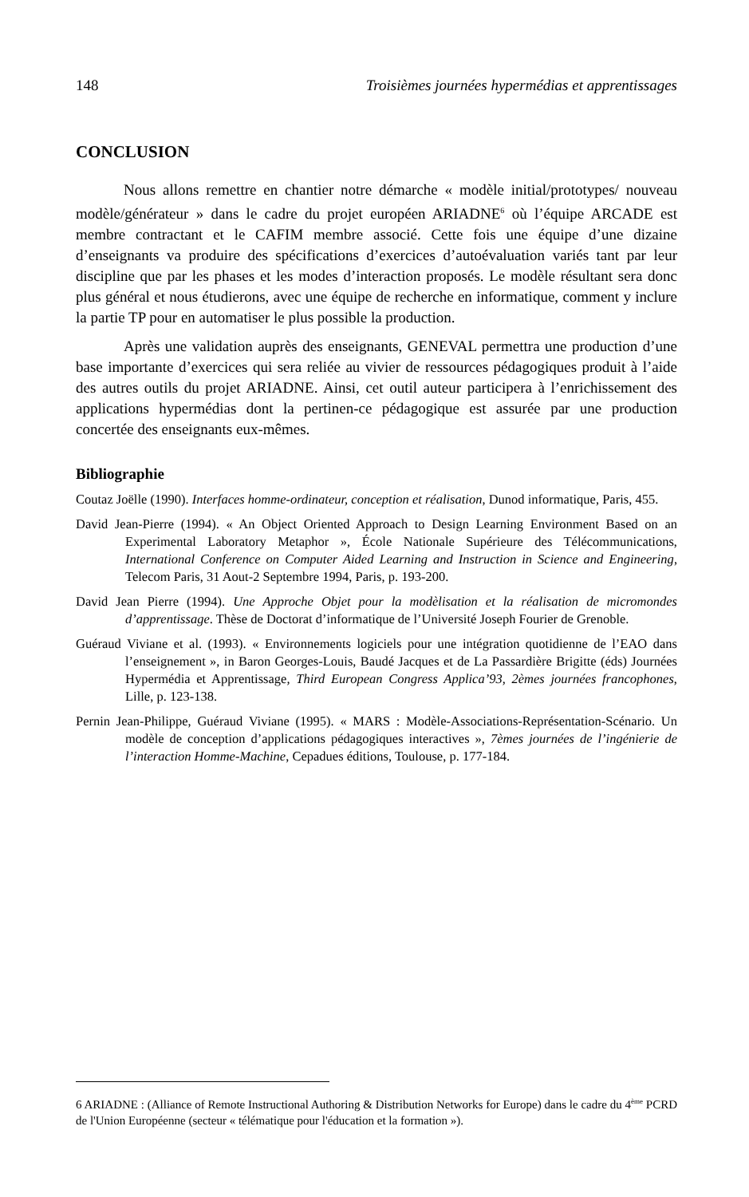148 Troisièmes journées hypermédias et apprentissages
CONCLUSION
Nous allons remettre en chantier notre démarche « modèle initial/prototypes/ nouveau modèle/générateur » dans le cadre du projet européen ARIADNE<sup>6</sup> où l’équipe ARCADE est membre contractant et le CAFIM membre associé. Cette fois une équipe d’une dizaine d’enseignants va produire des spécifications d’exercices d’autoévaluation variés tant par leur discipline que par les phases et les modes d’interaction proposés. Le modèle résultant sera donc plus général et nous étudierons, avec une équipe de recherche en informatique, comment y inclure la partie TP pour en automatiser le plus possible la production.
Après une validation auprès des enseignants, GENEVAL permettra une production d’une base importante d’exercices qui sera reliée au vivier de ressources pédagogiques produit à l’aide des autres outils du projet ARIADNE. Ainsi, cet outil auteur participera à l’enrichissement des applications hypermédias dont la pertinen-ce pédagogique est assurée par une production concertée des enseignants eux-mêmes.
Bibliographie
Coutaz Joëlle (1990). Interfaces homme-ordinateur, conception et réalisation, Dunod informatique, Paris, 455.
David Jean-Pierre (1994). « An Object Oriented Approach to Design Learning Environment Based on an Experimental Laboratory Metaphor », École Nationale Supérieure des Télécommunications, International Conference on Computer Aided Learning and Instruction in Science and Engineering, Telecom Paris, 31 Aout-2 Septembre 1994, Paris, p. 193-200.
David Jean Pierre (1994). Une Approche Objet pour la modèlisation et la réalisation de micromondes d’apprentissage. Thèse de Doctorat d’informatique de l’Université Joseph Fourier de Grenoble.
Guéraud Viviane et al. (1993). « Environnements logiciels pour une intégration quotidienne de l’EAO dans l’enseignement », in Baron Georges-Louis, Baudé Jacques et de La Passardière Brigitte (éds) Journées Hypermédia et Apprentissage, Third European Congress Applica’93, 2èmes journées francophones, Lille, p. 123-138.
Pernin Jean-Philippe, Guéraud Viviane (1995). « MARS : Modèle-Associations-Représentation-Scénario. Un modèle de conception d’applications pédagogiques interactives », 7èmes journées de l’ingénierie de l’interaction Homme-Machine, Cepadues éditions, Toulouse, p. 177-184.
6 ARIADNE : (Alliance of Remote Instructional Authoring & Distribution Networks for Europe) dans le cadre du 4<sup>ème</sup> PCRD de l'Union Européenne (secteur « télématique pour l'éducation et la formation »).